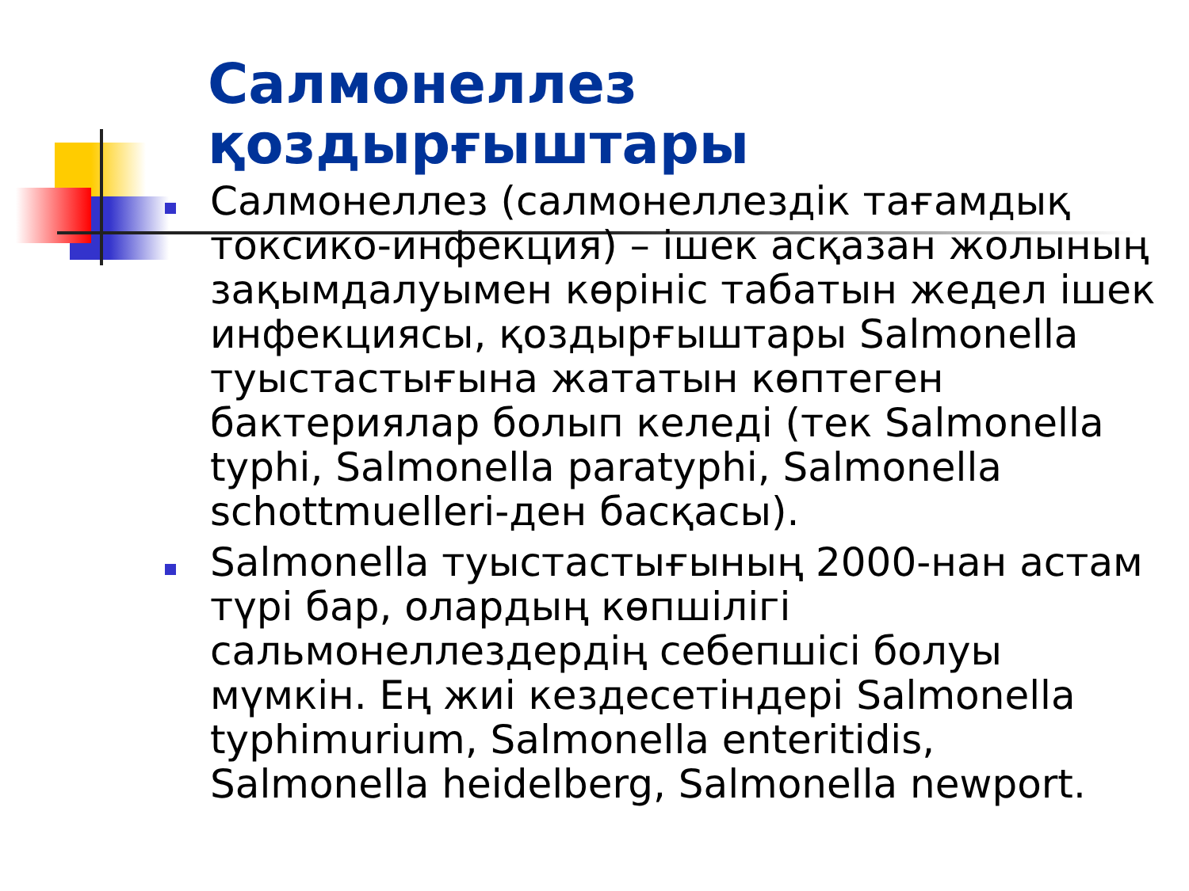Салмонеллез
қоздырғыштары
Салмонеллез (салмонеллездік тағамдық токсико-инфекция) – ішек асқазан жолының зақымдалуымен көрініс табатын жедел ішек инфекциясы, қоздырғыштары Salmonella туыстастығына жататын көптеген бактериялар болып келеді (тек Salmonella typhi, Salmonella paratyphi, Salmonella schottmuelleri-ден басқасы).
Salmonella туыстастығының 2000-нан астам түрі бар, олардың көпшілігі сальмонеллездердің себепшісі болуы мүмкін. Ең жиі кездесетіндері Salmonella typhimurium, Salmonella enteritidis, Salmonella heidelberg, Salmonella newport.